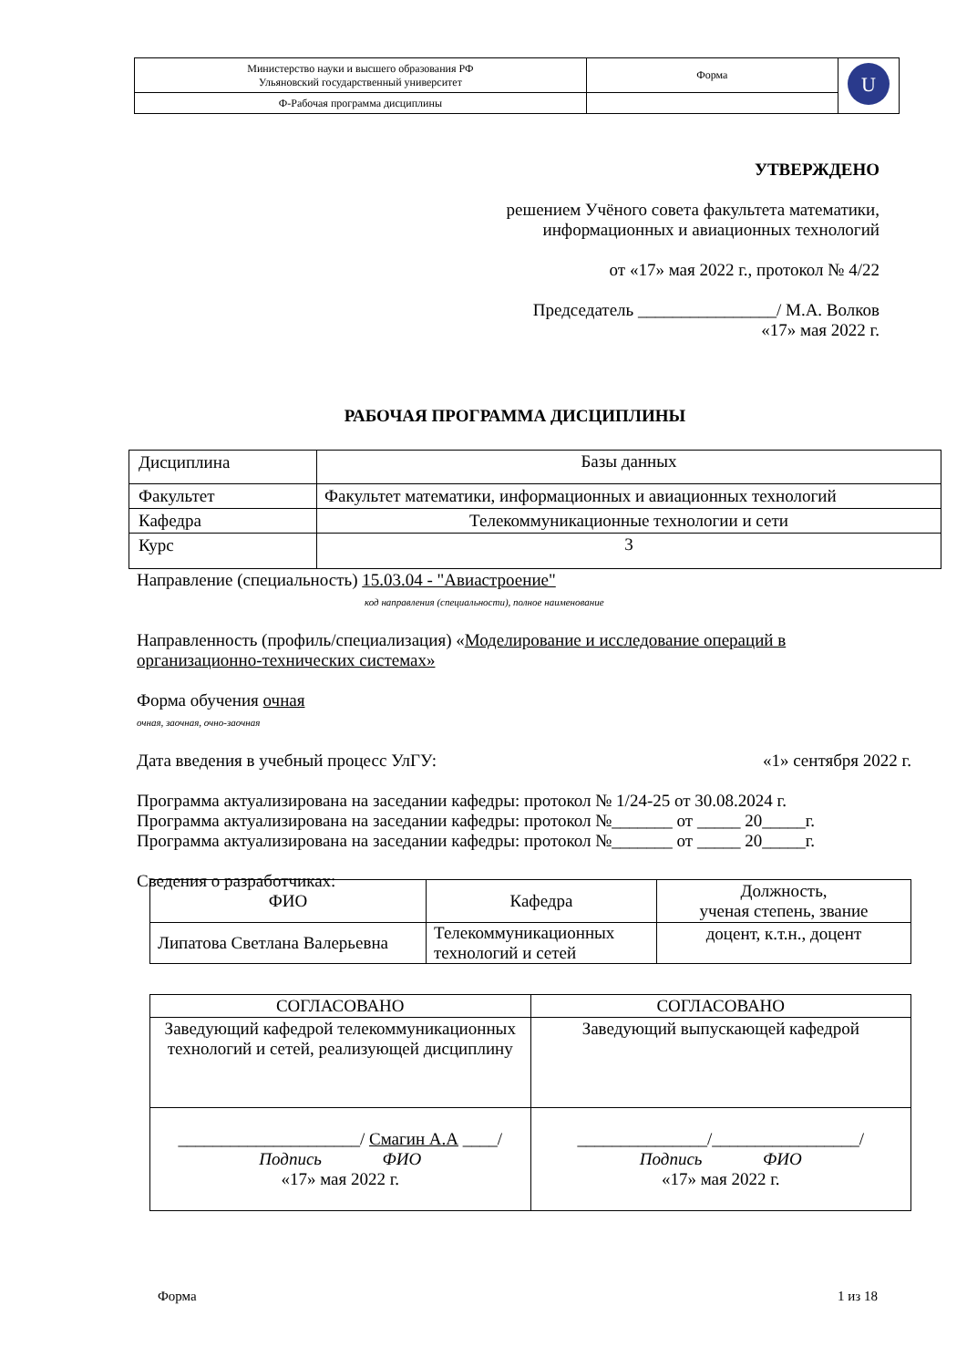| Министерство науки и высшего образования РФ Ульяновский государственный университет | Форма | U |
| Ф-Рабочая программа дисциплины | | |
УТВЕРЖДЕНО
решением Учёного совета факультета математики,
информационных и авиационных технологий
от «17» мая 2022 г., протокол № 4/22
Председатель ________________/ М.А. Волков
«17» мая 2022 г.
РАБОЧАЯ ПРОГРАММА ДИСЦИПЛИНЫ
| Дисциплина | Базы данных |
| Факультет | Факультет математики, информационных и авиационных технологий |
| Кафедра | Телекоммуникационные технологии и сети |
| Курс | 3 |
Направление (специальность) 15.03.04 - "Авиастроение"
код направления (специальности), полное наименование
Направленность (профиль/специализация) «Моделирование и исследование операций в организационно-технических системах»
Форма обучения очная
очная, заочная, очно-заочная
Дата введения в учебный процесс УлГУ: «1» сентября 2022 г.
Программа актуализирована на заседании кафедры: протокол № 1/24-25 от 30.08.2024 г.
Программа актуализирована на заседании кафедры: протокол №_______ от _____ 20_____г.
Программа актуализирована на заседании кафедры: протокол №_______ от _____ 20_____г.
Сведения о разработчиках:
| ФИО | Кафедра | Должность, ученая степень, звание |
| Липатова Светлана Валерьевна | Телекоммуникационных технологий и сетей | доцент, к.т.н., доцент |
| СОГЛАСОВАНО | СОГЛАСОВАНО |
| Заведующий кафедрой телекоммуникационных технологий и сетей, реализующей дисциплину | Заведующий выпускающей кафедрой |
| _____________________/ Смагин А.А ____/ Подпись ФИО «17» мая 2022 г. | _______________/_________________/ Подпись ФИО «17» мая 2022 г. |
Форма 1 из 18